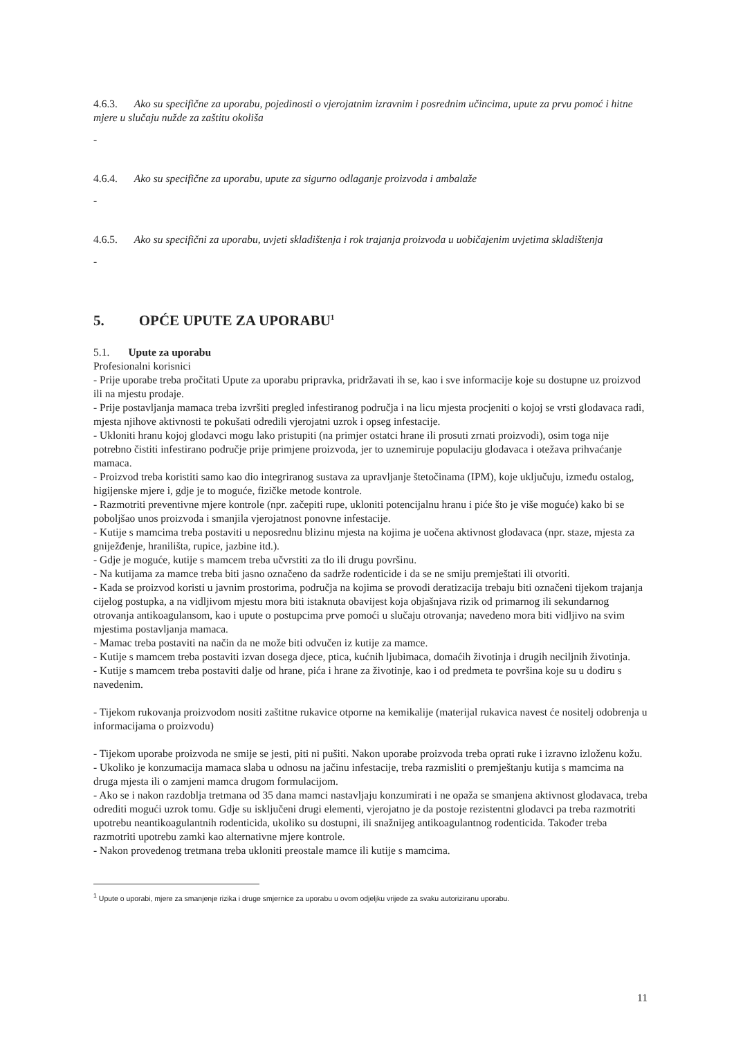4.6.3. Ako su specifične za uporabu, pojedinosti o vjerojatnim izravnim i posrednim učincima, upute za prvu pomoć i hitne mjere u slučaju nužde za zaštitu okoliša
-
4.6.4. Ako su specifične za uporabu, upute za sigurno odlaganje proizvoda i ambalaže
-
4.6.5. Ako su specifični za uporabu, uvjeti skladištenja i rok trajanja proizvoda u uobičajenim uvjetima skladištenja
-
5. OPĆE UPUTE ZA UPORABU<sup>1</sup>
5.1. Upute za uporabu
Profesionalni korisnici
- Prije uporabe treba pročitati Upute za uporabu pripravka, pridržavati ih se, kao i sve informacije koje su dostupne uz proizvod ili na mjestu prodaje.
- Prije postavljanja mamaca treba izvršiti pregled infestiranog područja i na licu mjesta procjeniti o kojoj se vrsti glodavaca radi, mjesta njihove aktivnosti te pokušati odredili vjerojatni uzrok i opseg infestacije.
- Ukloniti hranu kojoj glodavci mogu lako pristupiti (na primjer ostatci hrane ili prosuti zrnati proizvodi), osim toga nije potrebno čistiti infestirano područje prije primjene proizvoda, jer to uznemiruje populaciju glodavaca i otežava prihvaćanje mamaca.
- Proizvod treba koristiti samo kao dio integriranog sustava za upravljanje štetočinama (IPM), koje uključuju, između ostalog, higijenske mjere i, gdje je to moguće, fizičke metode kontrole.
- Razmotriti preventivne mjere kontrole (npr. začepiti rupe, ukloniti potencijalnu hranu i piće što je više moguće) kako bi se poboljšao unos proizvoda i smanjila vjerojatnost ponovne infestacije.
- Kutije s mamcima treba postaviti u neposrednu blizinu mjesta na kojima je uočena aktivnost glodavaca (npr. staze, mjesta za gniježđenje, hranilišta, rupice, jazbine itd.).
- Gdje je moguće, kutije s mamcem treba učvrstiti za tlo ili drugu površinu.
- Na kutijama za mamce treba biti jasno označeno da sadrže rodenticide i da se ne smiju premještati ili otvoriti.
- Kada se proizvod koristi u javnim prostorima, područja na kojima se provodi deratizacija trebaju biti označeni tijekom trajanja cijelog postupka, a na vidljivom mjestu mora biti istaknuta obavijest koja objašnjava rizik od primarnog ili sekundarnog otrovanja antikoagulansom, kao i upute o postupcima prve pomoći u slučaju otrovanja; navedeno mora biti vidljivo na svim mjestima postavljanja mamaca.
- Mamac treba postaviti na način da ne može biti odvučen iz kutije za mamce.
- Kutije s mamcem treba postaviti izvan dosega djece, ptica, kućnih ljubimaca, domaćih životinja i drugih neciljnih životinja.
- Kutije s mamcem treba postaviti dalje od hrane, pića i hrane za životinje, kao i od predmeta te površina koje su u dodiru s navedenim.
- Tijekom rukovanja proizvodom nositi zaštitne rukavice otporne na kemikalije (materijal rukavica navest će nositelj odobrenja u informacijama o proizvodu)
- Tijekom uporabe proizvoda ne smije se jesti, piti ni pušiti. Nakon uporabe proizvoda treba oprati ruke i izravno izloženu kožu.
- Ukoliko je konzumacija mamaca slaba u odnosu na jačinu infestacije, treba razmisliti o premještanju kutija s mamcima na druga mjesta ili o zamjeni mamca drugom formulacijom.
- Ako se i nakon razdoblja tretmana od 35 dana mamci nastavljaju konzumirati i ne opaža se smanjena aktivnost glodavaca, treba odrediti mogući uzrok tomu. Gdje su isključeni drugi elementi, vjerojatno je da postoje rezistentni glodavci pa treba razmotriti upotrebu neantikoagulantnih rodenticida, ukoliko su dostupni, ili snažnijeg antikoagulantnog rodenticida. Također treba razmotriti upotrebu zamki kao alternativne mjere kontrole.
- Nakon provedenog tretmana treba ukloniti preostale mamce ili kutije s mamcima.
<sup>1</sup> Upute o uporabi, mjere za smanjenje rizika i druge smjernice za uporabu u ovom odjeljku vrijede za svaku autoriziranu uporabu.
11